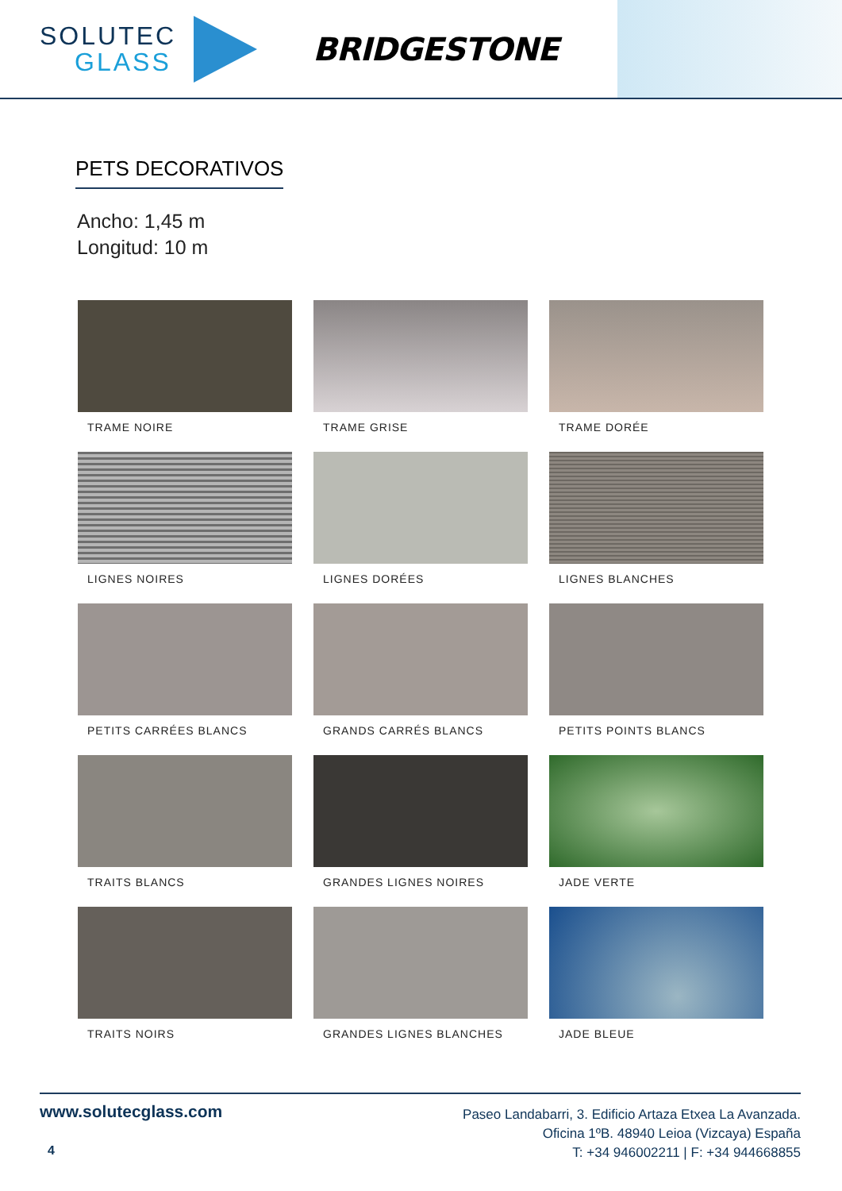SOLUTEC
GLASS
BRIDGESTONE
PETS DECORATIVOS
Ancho: 1,45 m
Longitud: 10 m
TRAME NOIRE
TRAME GRISE
TRAME DORÉE
LIGNES NOIRES
LIGNES DORÉES
LIGNES BLANCHES
PETITS CARRÉES BLANCS
GRANDS CARRÉS BLANCS
PETITS POINTS BLANCS
TRAITS BLANCS
GRANDES LIGNES NOIRES
JADE VERTE
TRAITS NOIRS
GRANDES LIGNES BLANCHES
JADE BLEUE
www.solutecglass.com
Paseo Landabarri, 3. Edificio Artaza Etxea La Avanzada.
Oficina 1ºB. 48940 Leioa (Vizcaya) España
T: +34 946002211 | F: +34 944668855
4